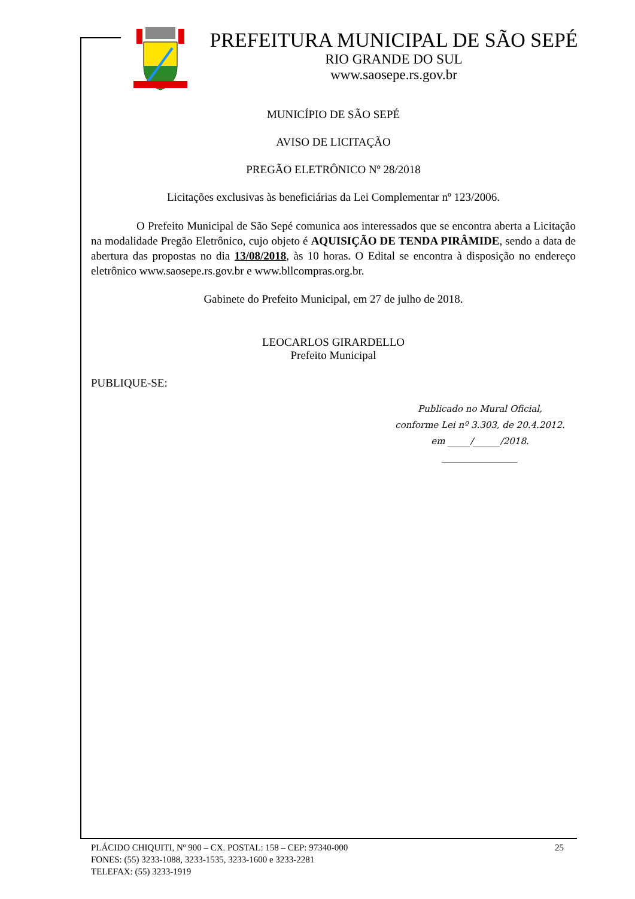PREFEITURA MUNICIPAL DE SÃO SEPÉ
RIO GRANDE DO SUL
www.saosepe.rs.gov.br
MUNICÍPIO DE SÃO SEPÉ
AVISO DE LICITAÇÃO
PREGÃO ELETRÔNICO Nº 28/2018
Licitações exclusivas às beneficiárias da Lei Complementar nº 123/2006.
O Prefeito Municipal de São Sepé comunica aos interessados que se encontra aberta a Licitação na modalidade Pregão Eletrônico, cujo objeto é AQUISIÇÃO DE TENDA PIRÂMIDE, sendo a data de abertura das propostas no dia 13/08/2018, às 10 horas. O Edital se encontra à disposição no endereço eletrônico www.saosepe.rs.gov.br e www.bllcompras.org.br.
Gabinete do Prefeito Municipal, em 27 de julho de 2018.
LEOCARLOS GIRARDELLO
Prefeito Municipal
PUBLIQUE-SE:
Publicado no Mural Oficial,
conforme Lei nº 3.303, de 20.4.2012.
em _____/______/2018.
_________________
25 PLÁCIDO CHIQUITI, Nº 900 – CX. POSTAL: 158 – CEP: 97340-000
FONES: (55) 3233-1088, 3233-1535, 3233-1600 e 3233-2281
TELEFAX: (55) 3233-1919